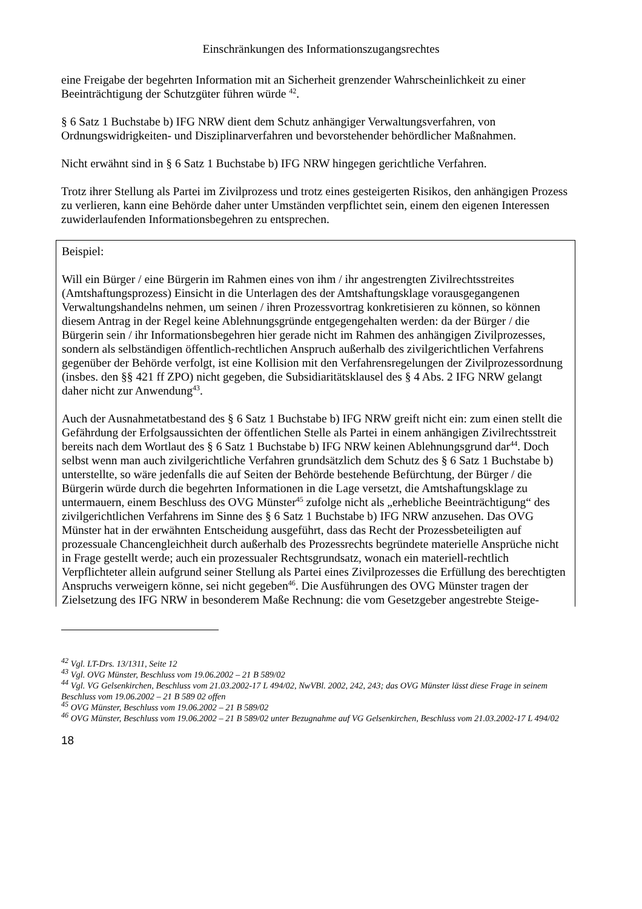Einschränkungen des Informationszugangsrechtes
eine Freigabe der begehrten Information mit an Sicherheit grenzender Wahrscheinlichkeit zu einer Beeinträchtigung der Schutzgüter führen würde <sup>42</sup>.
§ 6 Satz 1 Buchstabe b) IFG NRW dient dem Schutz anhängiger Verwaltungsverfahren, von Ordnungswidrigkeiten- und Disziplinarverfahren und bevorstehender behördlicher Maßnahmen.
Nicht erwähnt sind in § 6 Satz 1 Buchstabe b) IFG NRW hingegen gerichtliche Verfahren.
Trotz ihrer Stellung als Partei im Zivilprozess und trotz eines gesteigerten Risikos, den anhängigen Prozess zu verlieren, kann eine Behörde daher unter Umständen verpflichtet sein, einem den eigenen Interessen zuwiderlaufenden Informationsbegehren zu entsprechen.
Beispiel:
Will ein Bürger / eine Bürgerin im Rahmen eines von ihm / ihr angestrengten Zivilrechtsstreites (Amtshaftungsprozess) Einsicht in die Unterlagen des der Amtshaftungsklage vorausgegangenen Verwaltungshandelns nehmen, um seinen / ihren Prozessvortrag konkretisieren zu können, so können diesem Antrag in der Regel keine Ablehnungsgründe entgegengehalten werden: da der Bürger / die Bürgerin sein / ihr Informationsbegehren hier gerade nicht im Rahmen des anhängigen Zivilprozesses, sondern als selbständigen öffentlich-rechtlichen Anspruch außerhalb des zivilgerichtlichen Verfahrens gegenüber der Behörde verfolgt, ist eine Kollision mit den Verfahrensregelungen der Zivilprozessordnung (insbes. den §§ 421 ff ZPO) nicht gegeben, die Subsidiaritätsklausel des § 4 Abs. 2 IFG NRW gelangt daher nicht zur Anwendung<sup>43</sup>.
Auch der Ausnahmetatbestand des § 6 Satz 1 Buchstabe b) IFG NRW greift nicht ein: zum einen stellt die Gefährdung der Erfolgsaussichten der öffentlichen Stelle als Partei in einem anhängigen Zivilrechtsstreit bereits nach dem Wortlaut des § 6 Satz 1 Buchstabe b) IFG NRW keinen Ablehnungsgrund dar<sup>44</sup>. Doch selbst wenn man auch zivilgerichtliche Verfahren grundsätzlich dem Schutz des § 6 Satz 1 Buchstabe b) unterstellte, so wäre jedenfalls die auf Seiten der Behörde bestehende Befürchtung, der Bürger / die Bürgerin würde durch die begehrten Informationen in die Lage versetzt, die Amtshaftungsklage zu untermauern, einem Beschluss des OVG Münster<sup>45</sup> zufolge nicht als „erhebliche Beeinträchtigung“ des zivilgerichtlichen Verfahrens im Sinne des § 6 Satz 1 Buchstabe b) IFG NRW anzusehen. Das OVG Münster hat in der erwähnten Entscheidung ausgeführt, dass das Recht der Prozessbeteiligten auf prozessuale Chancengleichheit durch außerhalb des Prozessrechts begründete materielle Ansprüche nicht in Frage gestellt werde; auch ein prozessualer Rechtsgrundsatz, wonach ein materiell-rechtlich Verpflichteter allein aufgrund seiner Stellung als Partei eines Zivilprozesses die Erfüllung des berechtigten Anspruchs verweigern könne, sei nicht gegeben<sup>46</sup>. Die Ausführungen des OVG Münster tragen der Zielsetzung des IFG NRW in besonderem Maße Rechnung: die vom Gesetzgeber angestrebte Steige-
<sup>42</sup> Vgl. LT-Drs. 13/1311, Seite 12
<sup>43</sup> Vgl. OVG Münster, Beschluss vom 19.06.2002 – 21 B 589/02
<sup>44</sup> Vgl. VG Gelsenkirchen, Beschluss vom 21.03.2002-17 L 494/02, NwVBl. 2002, 242, 243; das OVG Münster lässt diese Frage in seinem Beschluss vom 19.06.2002 – 21 B 589 02 offen
<sup>45</sup> OVG Münster, Beschluss vom 19.06.2002 – 21 B 589/02
<sup>46</sup> OVG Münster, Beschluss vom 19.06.2002 – 21 B 589/02 unter Bezugnahme auf VG Gelsenkirchen, Beschluss vom 21.03.2002-17 L 494/02
18